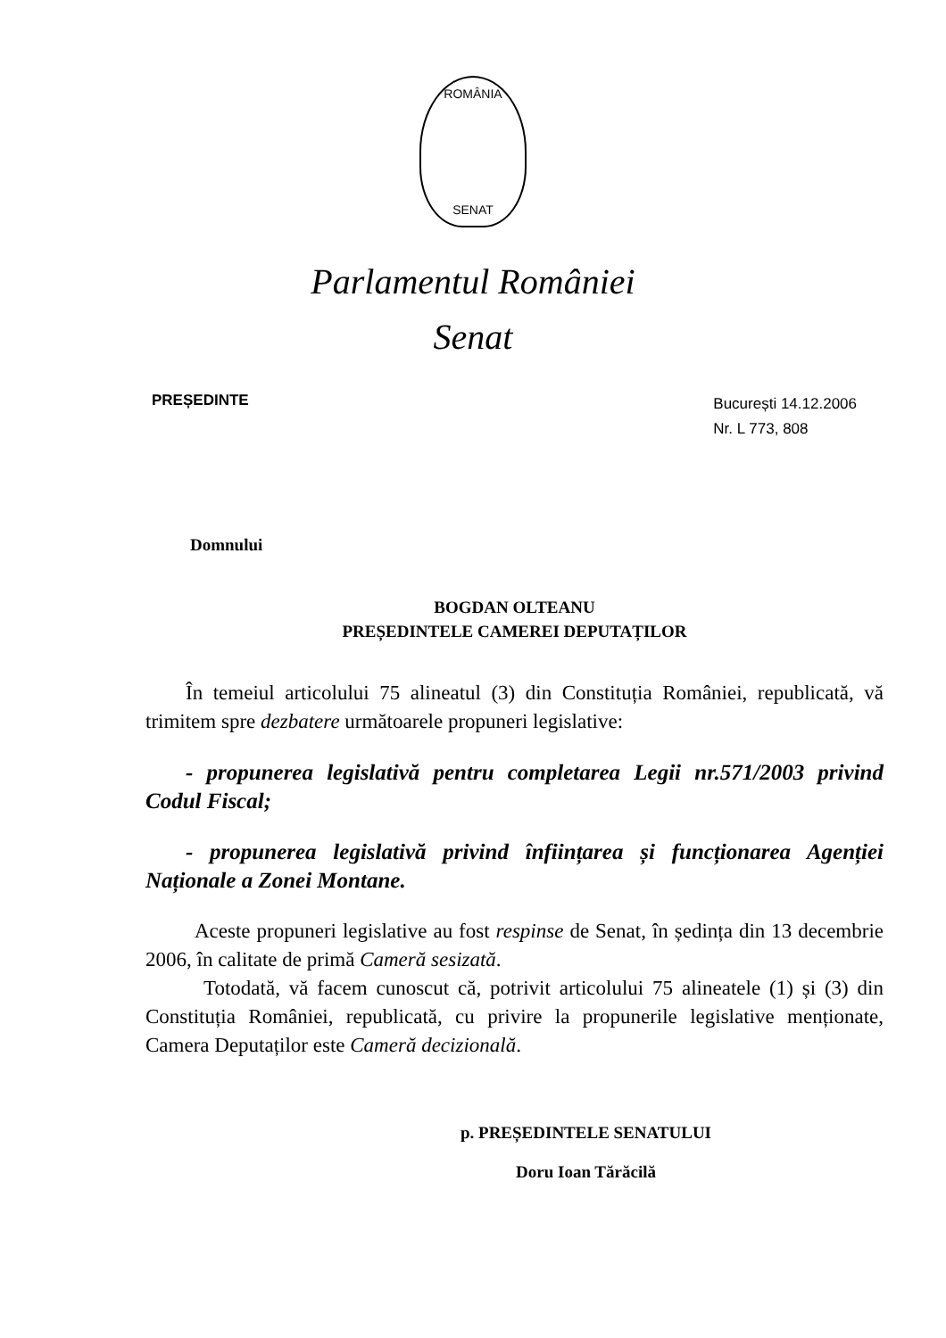ROMÂNIA
SENAT
Parlamentul României
Senat
PREȘEDINTE
București 14.12.2006
Nr. L 773, 808
Domnului
BOGDAN OLTEANU
PREȘEDINTELE CAMEREI DEPUTAȚILOR
În temeiul articolului 75 alineatul (3) din Constituția României, republicată, vă trimitem spre dezbatere următoarele propuneri legislative:
- propunerea legislativă pentru completarea Legii nr.571/2003 privind Codul Fiscal;
- propunerea legislativă privind înființarea și funcționarea Agenției Naționale a Zonei Montane.
Aceste propuneri legislative au fost respinse de Senat, în ședința din 13 decembrie 2006, în calitate de primă Cameră sesizată.
Totodată, vă facem cunoscut că, potrivit articolului 75 alineatele (1) și (3) din Constituția României, republicată, cu privire la propunerile legislative menționate, Camera Deputaților este Cameră decizională.
p. PREȘEDINTELE SENATULUI
Doru Ioan Tărăcilă